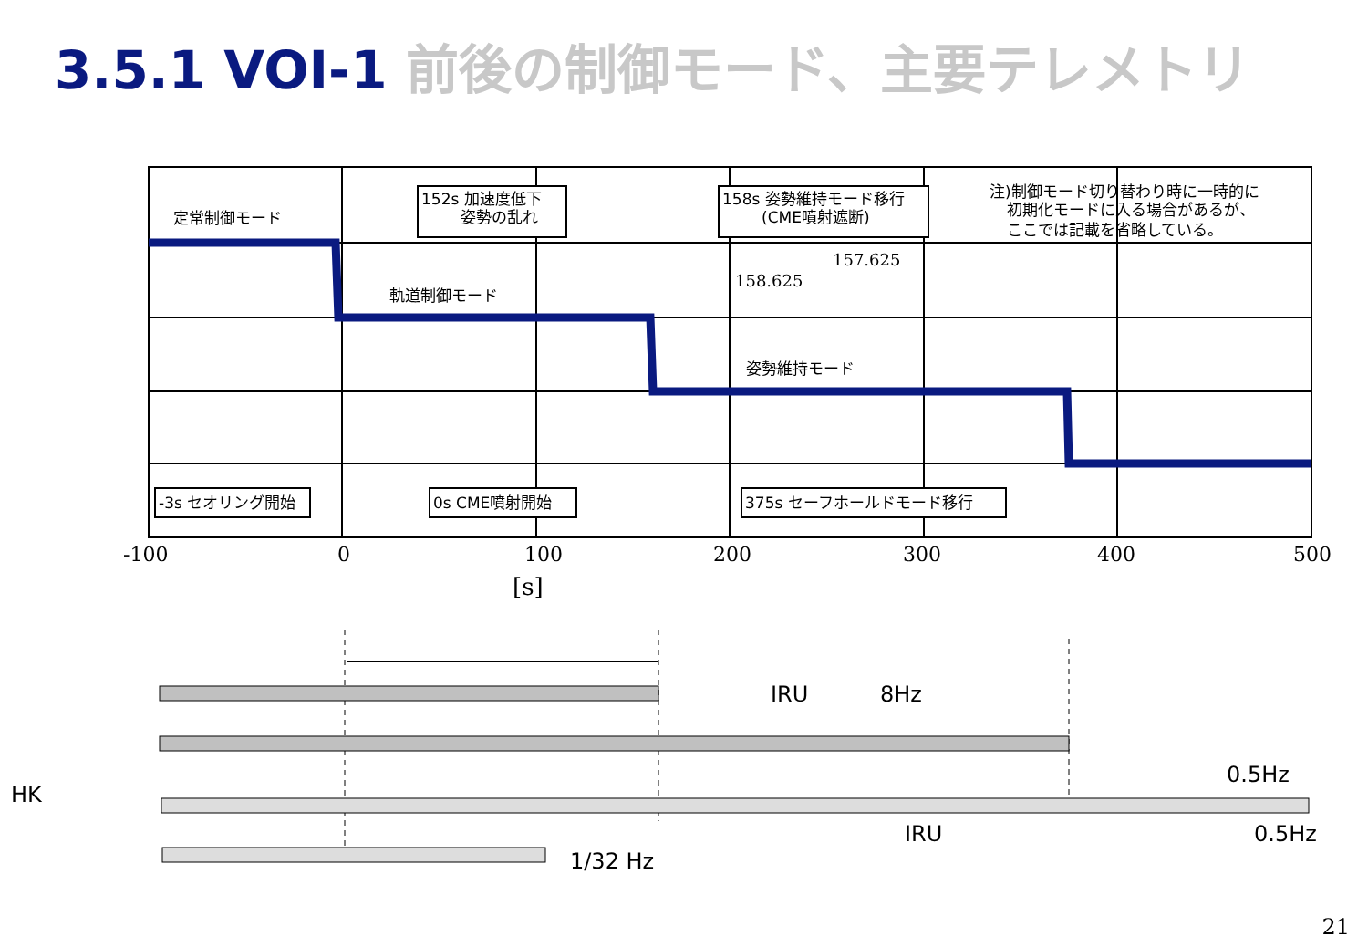3.5.1 VOI-1 前後の制御モード、主要テレメトリ
152s 加速度低下
姿勢の乱れ
158s 姿勢維持モード移行
(CME噴射遮断)
注)制御モード切り替わり時に一時的に
初期化モードに入る場合があるが、
ここでは記載を省略している。
定常制御モード
軌道制御モード
姿勢維持モード
-3s セオリング開始
0s CME噴射開始
375s セーフホールドモード移行
157.625
158.625
-100
0
100
200
300
400
500
[s]
IRU
8Hz
0.5Hz
HK
IRU
0.5Hz
1/32 Hz
21